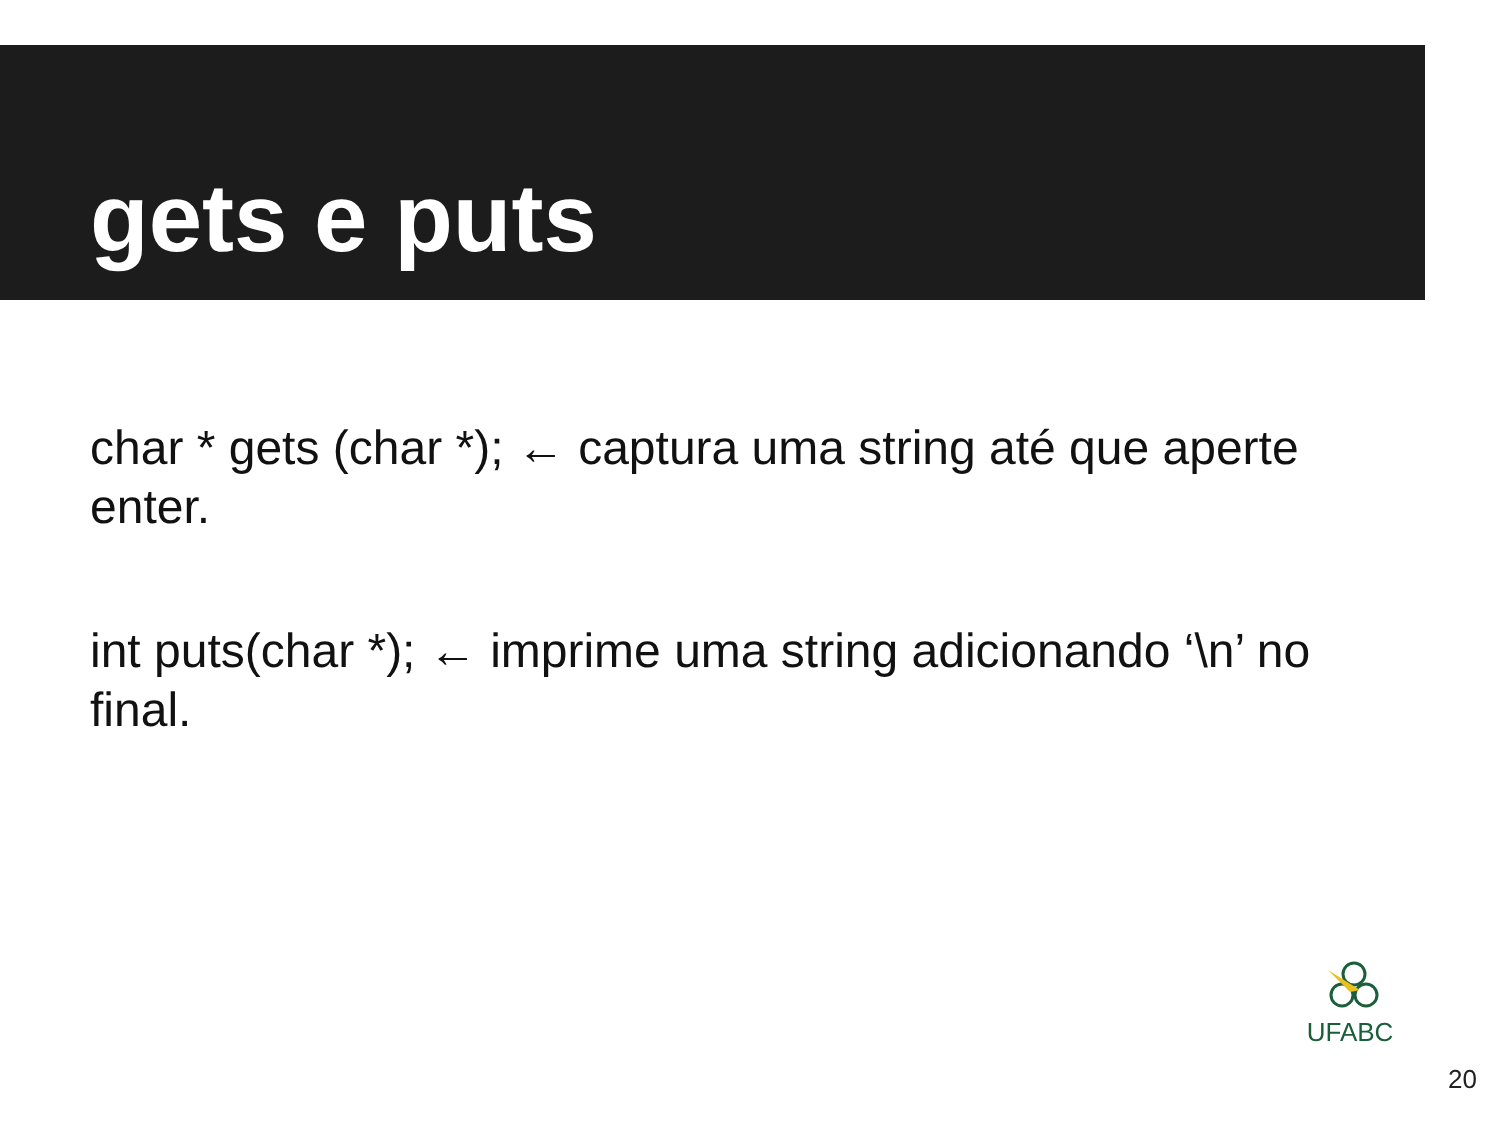gets e puts
char * gets (char *); ← captura uma string até que aperte enter.
int puts(char *); ← imprime uma string adicionando ‘\n’ no final.
UFABC
20